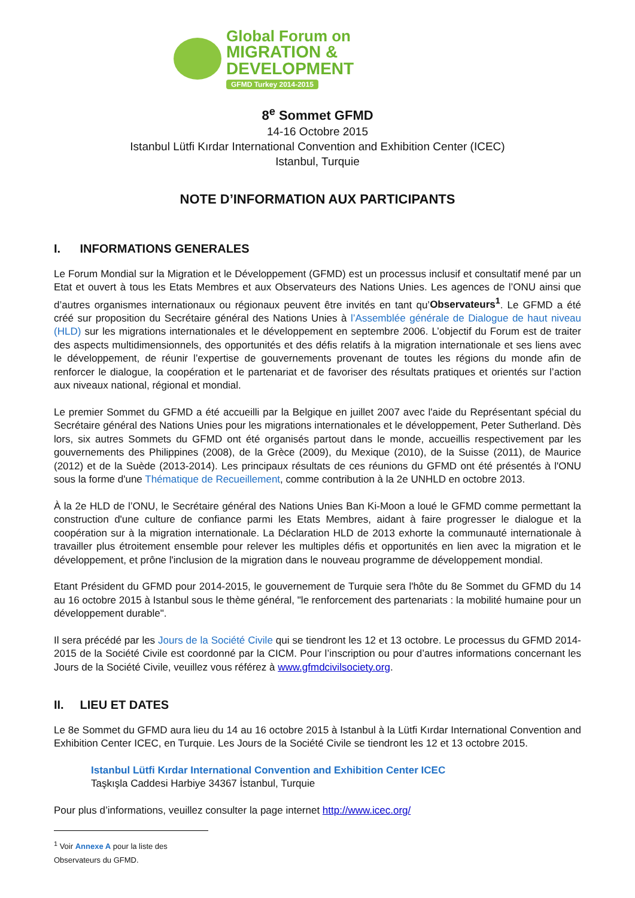Global Forum on
MIGRATION & DEVELOPMENT
GFMD Turkey 2014-2015
8<sup>e</sup> Sommet GFMD
14-16 Octobre 2015
Istanbul Lütfi Kırdar International Convention and Exhibition Center (ICEC)
Istanbul, Turquie
NOTE D’INFORMATION AUX PARTICIPANTS
I. INFORMATIONS GENERALES
Le Forum Mondial sur la Migration et le Développement (GFMD) est un processus inclusif et consultatif mené par un Etat et ouvert à tous les Etats Membres et aux Observateurs des Nations Unies. Les agences de l’ONU ainsi que d’autres organismes internationaux ou régionaux peuvent être invités en tant qu’Observateurs<sup>1</sup>. Le GFMD a été créé sur proposition du Secrétaire général des Nations Unies à l’Assemblée générale de Dialogue de haut niveau (HLD) sur les migrations internationales et le développement en septembre 2006. L’objectif du Forum est de traiter des aspects multidimensionnels, des opportunités et des défis relatifs à la migration internationale et ses liens avec le développement, de réunir l’expertise de gouvernements provenant de toutes les régions du monde afin de renforcer le dialogue, la coopération et le partenariat et de favoriser des résultats pratiques et orientés sur l’action aux niveaux national, régional et mondial.
Le premier Sommet du GFMD a été accueilli par la Belgique en juillet 2007 avec l'aide du Représentant spécial du Secrétaire général des Nations Unies pour les migrations internationales et le développement, Peter Sutherland. Dès lors, six autres Sommets du GFMD ont été organisés partout dans le monde, accueillis respectivement par les gouvernements des Philippines (2008), de la Grèce (2009), du Mexique (2010), de la Suisse (2011), de Maurice (2012) et de la Suède (2013-2014). Les principaux résultats de ces réunions du GFMD ont été présentés à l'ONU sous la forme d'une Thématique de Recueillement, comme contribution à la 2e UNHLD en octobre 2013.
À la 2e HLD de l’ONU, le Secrétaire général des Nations Unies Ban Ki-Moon a loué le GFMD comme permettant la construction d'une culture de confiance parmi les Etats Membres, aidant à faire progresser le dialogue et la coopération sur à la migration internationale. La Déclaration HLD de 2013 exhorte la communauté internationale à travailler plus étroitement ensemble pour relever les multiples défis et opportunités en lien avec la migration et le développement, et prône l'inclusion de la migration dans le nouveau programme de développement mondial.
Etant Président du GFMD pour 2014-2015, le gouvernement de Turquie sera l'hôte du 8e Sommet du GFMD du 14 au 16 octobre 2015 à Istanbul sous le thème général, "le renforcement des partenariats : la mobilité humaine pour un développement durable".
Il sera précédé par les Jours de la Société Civile qui se tiendront les 12 et 13 octobre. Le processus du GFMD 2014-2015 de la Société Civile est coordonné par la CICM. Pour l’inscription ou pour d’autres informations concernant les Jours de la Société Civile, veuillez vous référez à www.gfmdcivilsociety.org.
II. LIEU ET DATES
Le 8e Sommet du GFMD aura lieu du 14 au 16 octobre 2015 à Istanbul à la Lütfi Kırdar International Convention and Exhibition Center ICEC, en Turquie. Les Jours de la Société Civile se tiendront les 12 et 13 octobre 2015.
Istanbul Lütfi Kırdar International Convention and Exhibition Center ICEC
Taşkışla Caddesi Harbiye 34367 İstanbul, Turquie
Pour plus d’informations, veuillez consulter la page internet http://www.icec.org/
<sup>1</sup> Voir Annexe A pour la liste des Observateurs du GFMD.